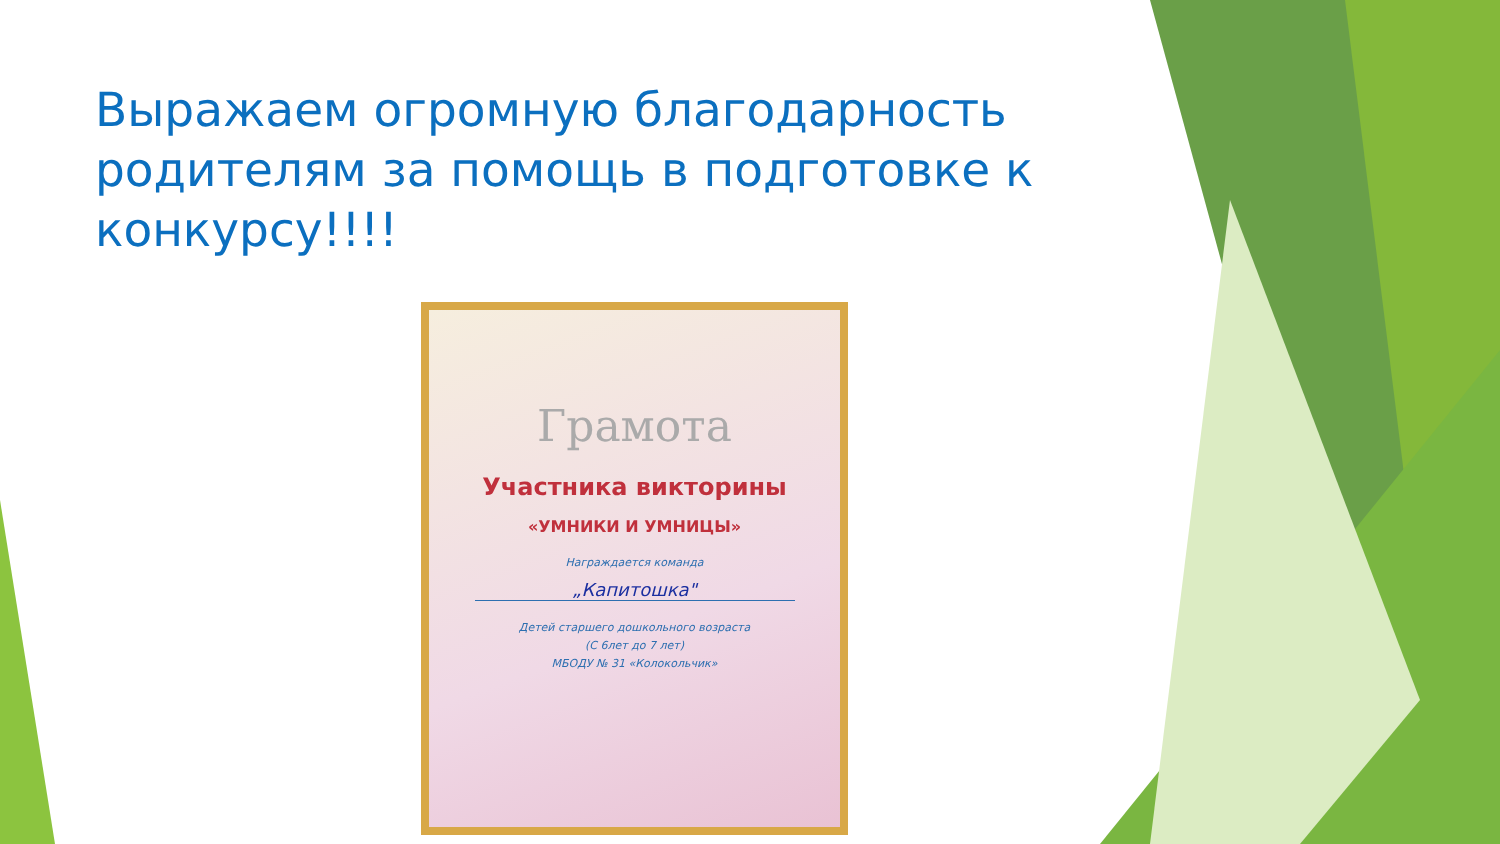Выражаем огромную благодарность родителям за помощь в подготовке к конкурсу!!!!
Грамота
Участника викторины
«УМНИКИ И УМНИЦЫ»
Награждается команда
„Капитошка"
Детей старшего дошкольного возраста
(С 6лет до 7 лет)
МБОДУ № 31 «Колокольчик»